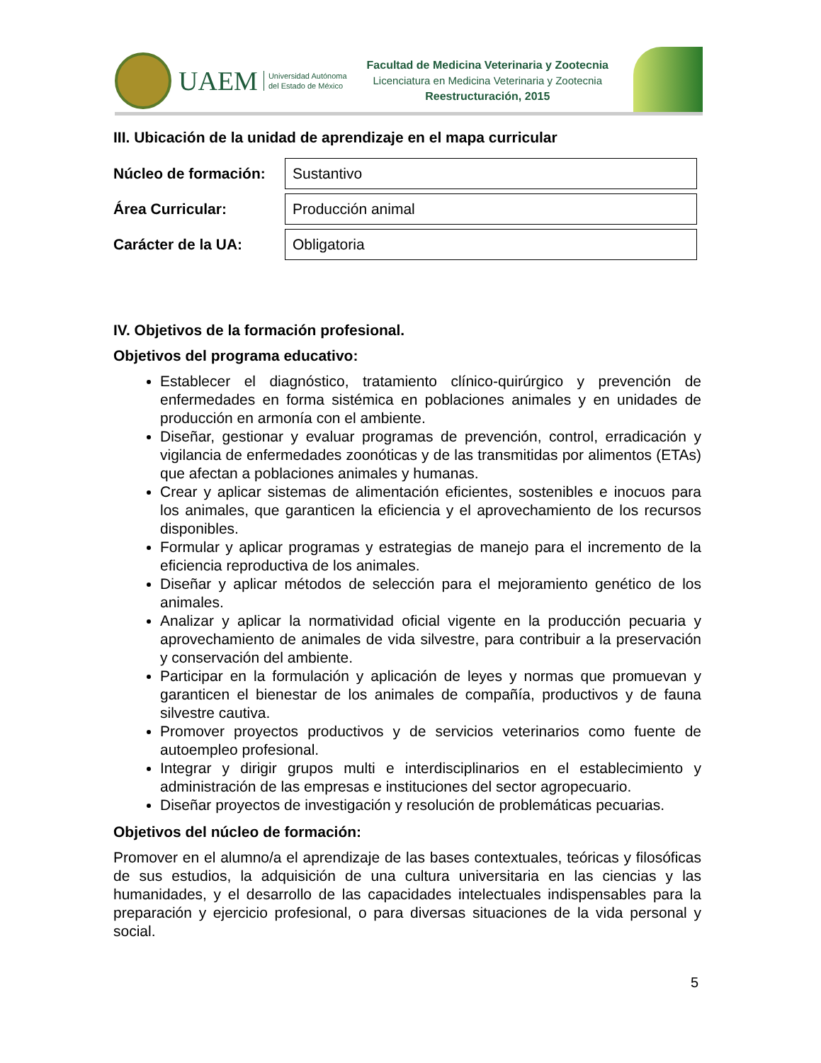UAEM Universidad Autónoma
del Estado de México
Facultad de Medicina Veterinaria y Zootecnia
Licenciatura en Medicina Veterinaria y Zootecnia
Reestructuración, 2015
III. Ubicación de la unidad de aprendizaje en el mapa curricular
| Núcleo de formación: | Sustantivo |
| Área Curricular: | Producción animal |
| Carácter de la UA: | Obligatoria |
IV. Objetivos de la formación profesional.
Objetivos del programa educativo:
Establecer el diagnóstico, tratamiento clínico-quirúrgico y prevención de enfermedades en forma sistémica en poblaciones animales y en unidades de producción en armonía con el ambiente.
Diseñar, gestionar y evaluar programas de prevención, control, erradicación y vigilancia de enfermedades zoonóticas y de las transmitidas por alimentos (ETAs) que afectan a poblaciones animales y humanas.
Crear y aplicar sistemas de alimentación eficientes, sostenibles e inocuos para los animales, que garanticen la eficiencia y el aprovechamiento de los recursos disponibles.
Formular y aplicar programas y estrategias de manejo para el incremento de la eficiencia reproductiva de los animales.
Diseñar y aplicar métodos de selección para el mejoramiento genético de los animales.
Analizar y aplicar la normatividad oficial vigente en la producción pecuaria y aprovechamiento de animales de vida silvestre, para contribuir a la preservación y conservación del ambiente.
Participar en la formulación y aplicación de leyes y normas que promuevan y garanticen el bienestar de los animales de compañía, productivos y de fauna silvestre cautiva.
Promover proyectos productivos y de servicios veterinarios como fuente de autoempleo profesional.
Integrar y dirigir grupos multi e interdisciplinarios en el establecimiento y administración de las empresas e instituciones del sector agropecuario.
Diseñar proyectos de investigación y resolución de problemáticas pecuarias.
Objetivos del núcleo de formación:
Promover en el alumno/a el aprendizaje de las bases contextuales, teóricas y filosóficas de sus estudios, la adquisición de una cultura universitaria en las ciencias y las humanidades, y el desarrollo de las capacidades intelectuales indispensables para la preparación y ejercicio profesional, o para diversas situaciones de la vida personal y social.
5